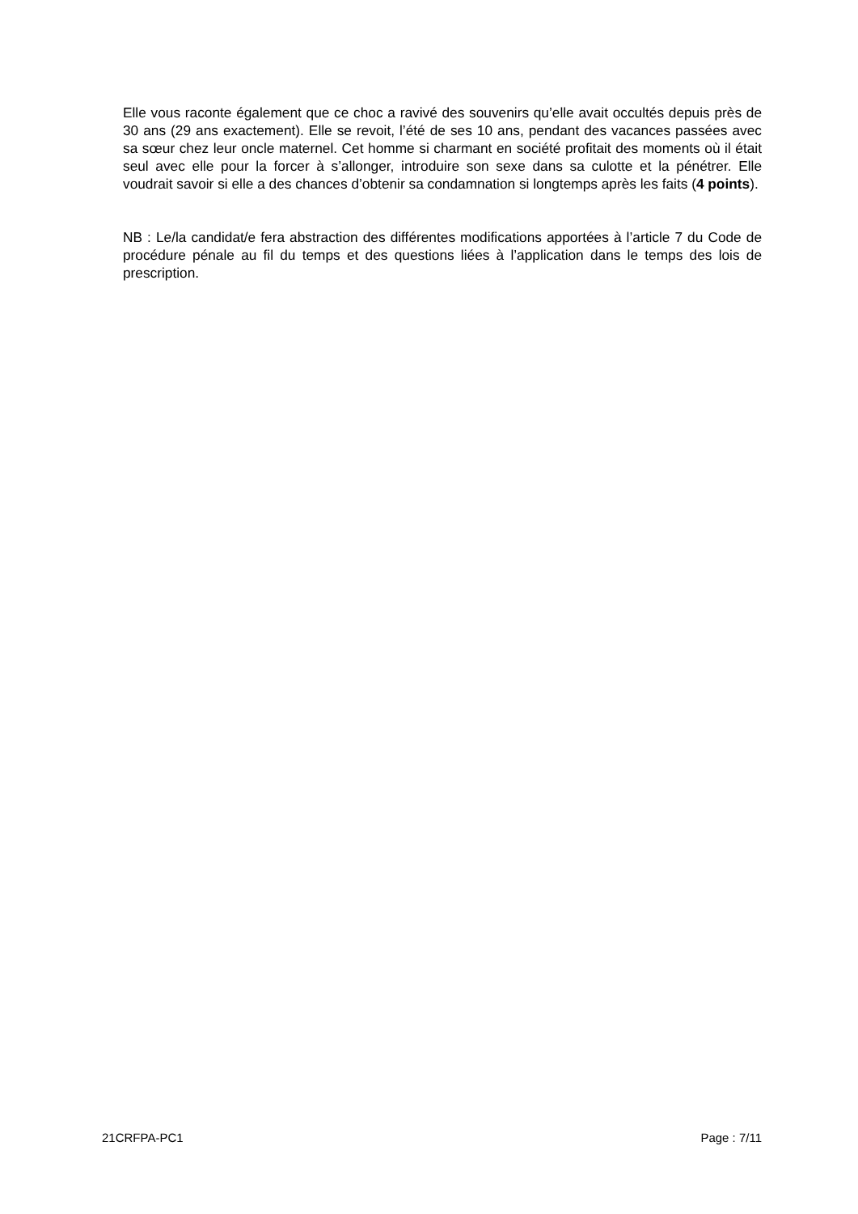Elle vous raconte également que ce choc a ravivé des souvenirs qu’elle avait occultés depuis près de 30 ans (29 ans exactement). Elle se revoit, l’été de ses 10 ans, pendant des vacances passées avec sa sœur chez leur oncle maternel. Cet homme si charmant en société profitait des moments où il était seul avec elle pour la forcer à s’allonger, introduire son sexe dans sa culotte et la pénétrer. Elle voudrait savoir si elle a des chances d’obtenir sa condamnation si longtemps après les faits (4 points).
NB : Le/la candidat/e fera abstraction des différentes modifications apportées à l’article 7 du Code de procédure pénale au fil du temps et des questions liées à l’application dans le temps des lois de prescription.
21CRFPA-PC1 Page : 7/11